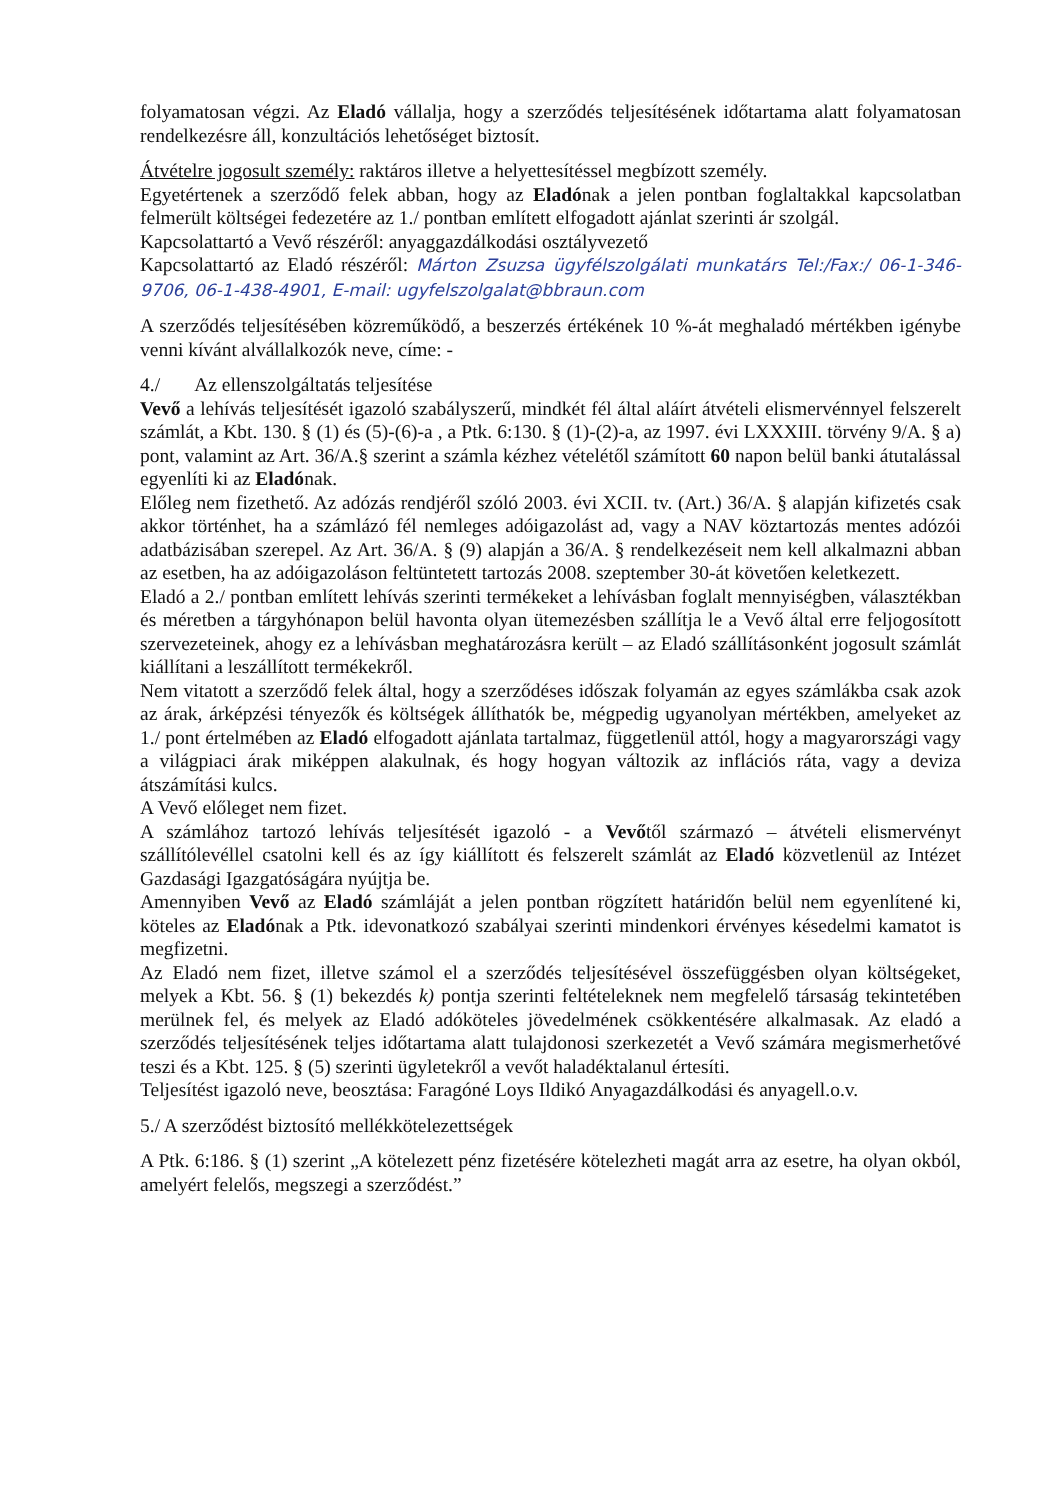folyamatosan végzi. Az Eladó vállalja, hogy a szerződés teljesítésének időtartama alatt folyamatosan rendelkezésre áll, konzultációs lehetőséget biztosít.
Átvételre jogosult személy: raktáros illetve a helyettesítéssel megbízott személy.
Egyetértenek a szerződő felek abban, hogy az Eladónak a jelen pontban foglaltakkal kapcsolatban felmerült költségei fedezetére az 1./ pontban említett elfogadott ajánlat szerinti ár szolgál.
Kapcsolattartó a Vevő részéről: anyaggazdálkodási osztályvezető
Kapcsolattartó az Eladó részéről: Márton Zsuzsa ügyfélszolgálati munkatárs Tel:/Fax:/ 06-1-346-9706, 06-1-438-4901, E-mail: ugyfelszolgalat@bbraun.com
A szerződés teljesítésében közreműködő, a beszerzés értékének 10 %-át meghaladó mértékben igénybe venni kívánt alvállalkozók neve, címe: -
4./ Az ellenszolgáltatás teljesítése
Vevő a lehívás teljesítését igazoló szabályszerű, mindkét fél által aláírt átvételi elismervénnyel felszerelt számlát, a Kbt. 130. § (1) és (5)-(6)-a , a Ptk. 6:130. § (1)-(2)-a, az 1997. évi LXXXIII. törvény 9/A. § a) pont, valamint az Art. 36/A.§ szerint a számla kézhez vételétől számított 60 napon belül banki átutalással egyenlíti ki az Eladónak.
Előleg nem fizethető. Az adózás rendjéről szóló 2003. évi XCII. tv. (Art.) 36/A. § alapján kifizetés csak akkor történhet, ha a számlázó fél nemleges adóigazolást ad, vagy a NAV köztartozás mentes adózói adatbázisában szerepel. Az Art. 36/A. § (9) alapján a 36/A. § rendelkezéseit nem kell alkalmazni abban az esetben, ha az adóigazoláson feltüntetett tartozás 2008. szeptember 30-át követően keletkezett.
Eladó a 2./ pontban említett lehívás szerinti termékeket a lehívásban foglalt mennyiségben, választékban és méretben a tárgyhónapon belül havonta olyan ütemezésben szállítja le a Vevő által erre feljogosított szervezeteinek, ahogy ez a lehívásban meghatározásra került – az Eladó szállításonként jogosult számlát kiállítani a leszállított termékekről.
Nem vitatott a szerződő felek által, hogy a szerződéses időszak folyamán az egyes számlákba csak azok az árak, árképzési tényezők és költségek állíthatók be, mégpedig ugyanolyan mértékben, amelyeket az 1./ pont értelmében az Eladó elfogadott ajánlata tartalmaz, függetlenül attól, hogy a magyarországi vagy a világpiaci árak miképpen alakulnak, és hogy hogyan változik az inflációs ráta, vagy a deviza átszámítási kulcs.
A Vevő előleget nem fizet.
A számlához tartozó lehívás teljesítését igazoló - a Vevőtől származó – átvételi elismervényt szállítólevéllel csatolni kell és az így kiállított és felszerelt számlát az Eladó közvetlenül az Intézet Gazdasági Igazgatóságára nyújtja be.
Amennyiben Vevő az Eladó számláját a jelen pontban rögzített határidőn belül nem egyenlítené ki, köteles az Eladónak a Ptk. idevonatkozó szabályai szerinti mindenkori érvényes késedelmi kamatot is megfizetni.
Az Eladó nem fizet, illetve számol el a szerződés teljesítésével összefüggésben olyan költségeket, melyek a Kbt. 56. § (1) bekezdés k) pontja szerinti feltételeknek nem megfelelő társaság tekintetében merülnek fel, és melyek az Eladó adóköteles jövedelmének csökkentésére alkalmasak. Az eladó a szerződés teljesítésének teljes időtartama alatt tulajdonosi szerkezetét a Vevő számára megismerhetővé teszi és a Kbt. 125. § (5) szerinti ügyletekről a vevőt haladéktalanul értesíti.
Teljesítést igazoló neve, beosztása: Faragóné Loys Ildikó Anyagazdálkodási és anyagell.o.v.
5./ A szerződést biztosító mellékkötelezettségek
A Ptk. 6:186. § (1) szerint „A kötelezett pénz fizetésére kötelezheti magát arra az esetre, ha olyan okból, amelyért felelős, megszegi a szerződést.”